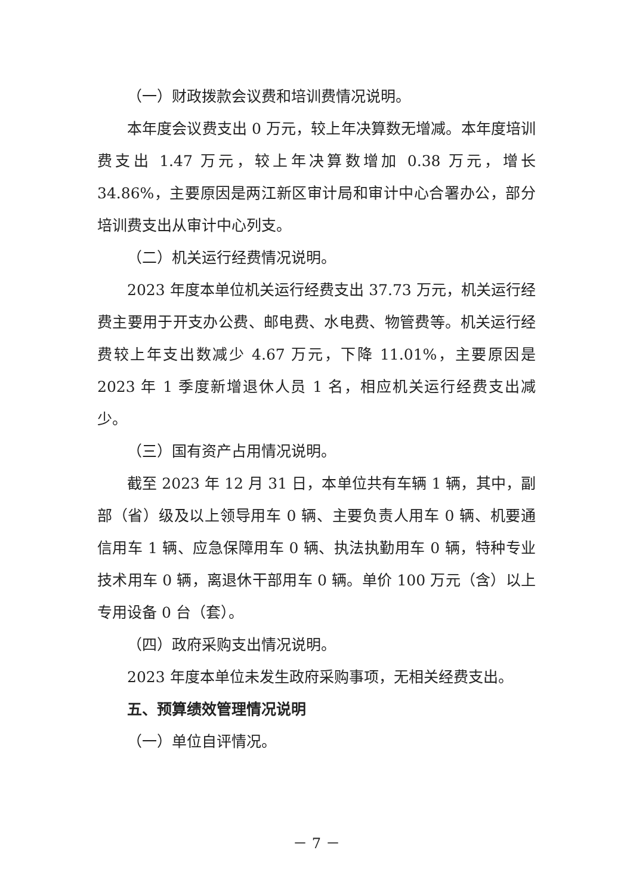（一）财政拨款会议费和培训费情况说明。
本年度会议费支出 0 万元，较上年决算数无增减。本年度培训费支出 1.47 万元，较上年决算数增加 0.38 万元，增长 34.86%，主要原因是两江新区审计局和审计中心合署办公，部分培训费支出从审计中心列支。
（二）机关运行经费情况说明。
2023 年度本单位机关运行经费支出 37.73 万元，机关运行经费主要用于开支办公费、邮电费、水电费、物管费等。机关运行经费较上年支出数减少 4.67 万元，下降 11.01%，主要原因是 2023 年 1 季度新增退休人员 1 名，相应机关运行经费支出减少。
（三）国有资产占用情况说明。
截至 2023 年 12 月 31 日，本单位共有车辆 1 辆，其中，副部（省）级及以上领导用车 0 辆、主要负责人用车 0 辆、机要通信用车 1 辆、应急保障用车 0 辆、执法执勤用车 0 辆，特种专业技术用车 0 辆，离退休干部用车 0 辆。单价 100 万元（含）以上专用设备 0 台（套）。
（四）政府采购支出情况说明。
2023 年度本单位未发生政府采购事项，无相关经费支出。
五、预算绩效管理情况说明
（一）单位自评情况。
－ 7 －